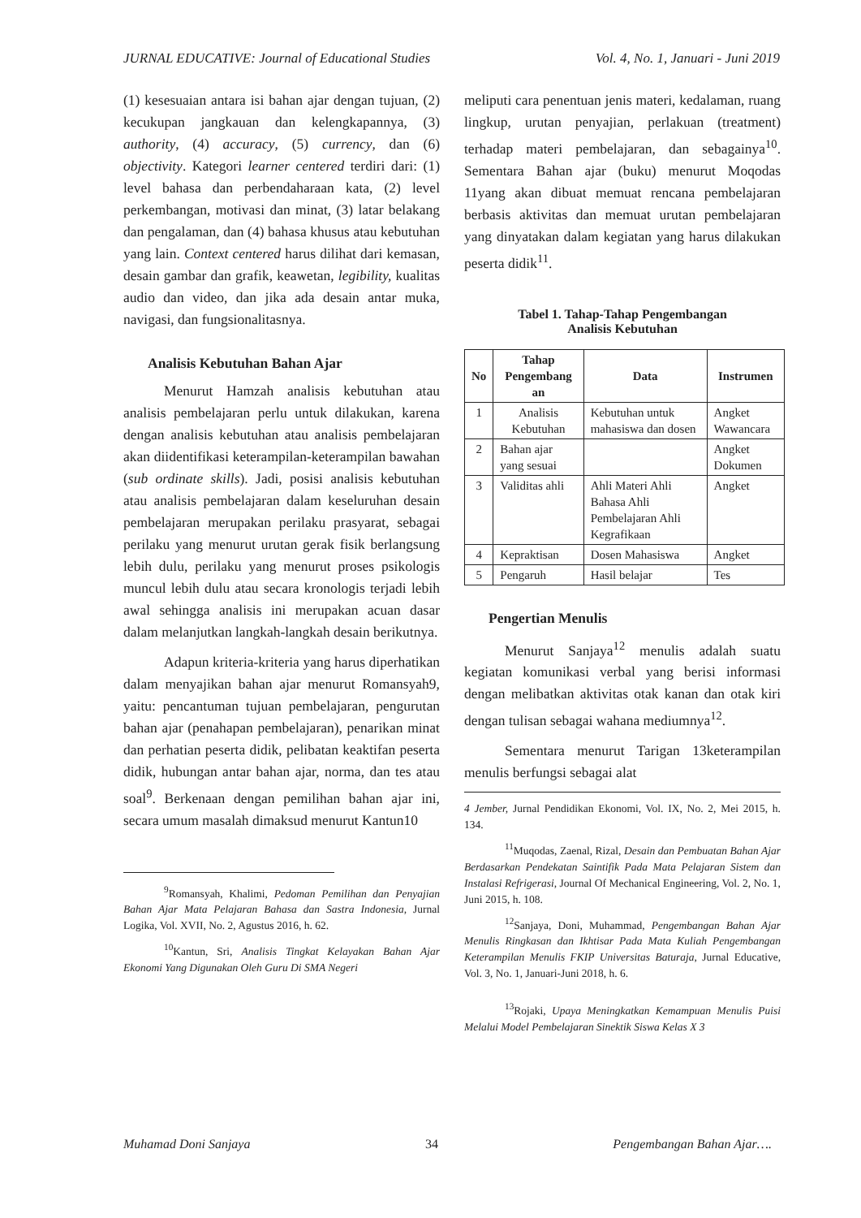JURNAL EDUCATIVE: Journal of Educational Studies Vol. 4, No. 1, Januari - Juni 2019
(1) kesesuaian antara isi bahan ajar dengan tujuan, (2) kecukupan jangkauan dan kelengkapannya, (3) authority, (4) accuracy, (5) currency, dan (6) objectivity. Kategori learner centered terdiri dari: (1) level bahasa dan perbendaharaan kata, (2) level perkembangan, motivasi dan minat, (3) latar belakang dan pengalaman, dan (4) bahasa khusus atau kebutuhan yang lain. Context centered harus dilihat dari kemasan, desain gambar dan grafik, keawetan, legibility, kualitas audio dan video, dan jika ada desain antar muka, navigasi, dan fungsionalitasnya.
Analisis Kebutuhan Bahan Ajar
Menurut Hamzah analisis kebutuhan atau analisis pembelajaran perlu untuk dilakukan, karena dengan analisis kebutuhan atau analisis pembelajaran akan diidentifikasi keterampilan-keterampilan bawahan (sub ordinate skills). Jadi, posisi analisis kebutuhan atau analisis pembelajaran dalam keseluruhan desain pembelajaran merupakan perilaku prasyarat, sebagai perilaku yang menurut urutan gerak fisik berlangsung lebih dulu, perilaku yang menurut proses psikologis muncul lebih dulu atau secara kronologis terjadi lebih awal sehingga analisis ini merupakan acuan dasar dalam melanjutkan langkah-langkah desain berikutnya.
Adapun kriteria-kriteria yang harus diperhatikan dalam menyajikan bahan ajar menurut Romansyah9, yaitu: pencantuman tujuan pembelajaran, pengurutan bahan ajar (penahapan pembelajaran), penarikan minat dan perhatian peserta didik, pelibatan keaktifan peserta didik, hubungan antar bahan ajar, norma, dan tes atau soal<sup>9</sup>. Berkenaan dengan pemilihan bahan ajar ini, secara umum masalah dimaksud menurut Kantun10
<sup>9</sup> Romansyah, Khalimi, Pedoman Pemilihan dan Penyajian Bahan Ajar Mata Pelajaran Bahasa dan Sastra Indonesia, Jurnal Logika, Vol. XVII, No. 2, Agustus 2016, h. 62.
<sup>10</sup> Kantun, Sri, Analisis Tingkat Kelayakan Bahan Ajar Ekonomi Yang Digunakan Oleh Guru Di SMA Negeri
meliputi cara penentuan jenis materi, kedalaman, ruang lingkup, urutan penyajian, perlakuan (treatment) terhadap materi pembelajaran, dan sebagainya<sup>10</sup>. Sementara Bahan ajar (buku) menurut Moqodas 11yang akan dibuat memuat rencana pembelajaran berbasis aktivitas dan memuat urutan pembelajaran yang dinyatakan dalam kegiatan yang harus dilakukan peserta didik<sup>11</sup>.
Tabel 1. Tahap-Tahap Pengembangan
Analisis Kebutuhan
| No | Tahap Pengembang an | Data | Instrumen |
| --- | --- | --- | --- |
| 1 | Analisis Kebutuhan | Kebutuhan untuk mahasiswa dan dosen | Angket Wawancara |
| 2 | Bahan ajar yang sesuai | | Angket Dokumen |
| 3 | Validitas ahli | Ahli Materi Ahli Bahasa Ahli Pembelajaran Ahli Kegrafikaan | Angket |
| 4 | Kepraktisan | Dosen Mahasiswa | Angket |
| 5 | Pengaruh | Hasil belajar | Tes |
Pengertian Menulis
Menurut Sanjaya<sup>12</sup> menulis adalah suatu kegiatan komunikasi verbal yang berisi informasi dengan melibatkan aktivitas otak kanan dan otak kiri dengan tulisan sebagai wahana mediumnya<sup>12</sup>.
Sementara menurut Tarigan 13keterampilan menulis berfungsi sebagai alat
4 Jember, Jurnal Pendidikan Ekonomi, Vol. IX, No. 2, Mei 2015, h. 134.
<sup>11</sup> Muqodas, Zaenal, Rizal, Desain dan Pembuatan Bahan Ajar Berdasarkan Pendekatan Saintifik Pada Mata Pelajaran Sistem dan Instalasi Refrigerasi, Journal Of Mechanical Engineering, Vol. 2, No. 1, Juni 2015, h. 108.
<sup>12</sup> Sanjaya, Doni, Muhammad, Pengembangan Bahan Ajar Menulis Ringkasan dan Ikhtisar Pada Mata Kuliah Pengembangan Keterampilan Menulis FKIP Universitas Baturaja, Jurnal Educative, Vol. 3, No. 1, Januari-Juni 2018, h. 6.
<sup>13</sup> Rojaki, Upaya Meningkatkan Kemampuan Menulis Puisi Melalui Model Pembelajaran Sinektik Siswa Kelas X 3
Muhamad Doni Sanjaya 34 Pengembangan Bahan Ajar….